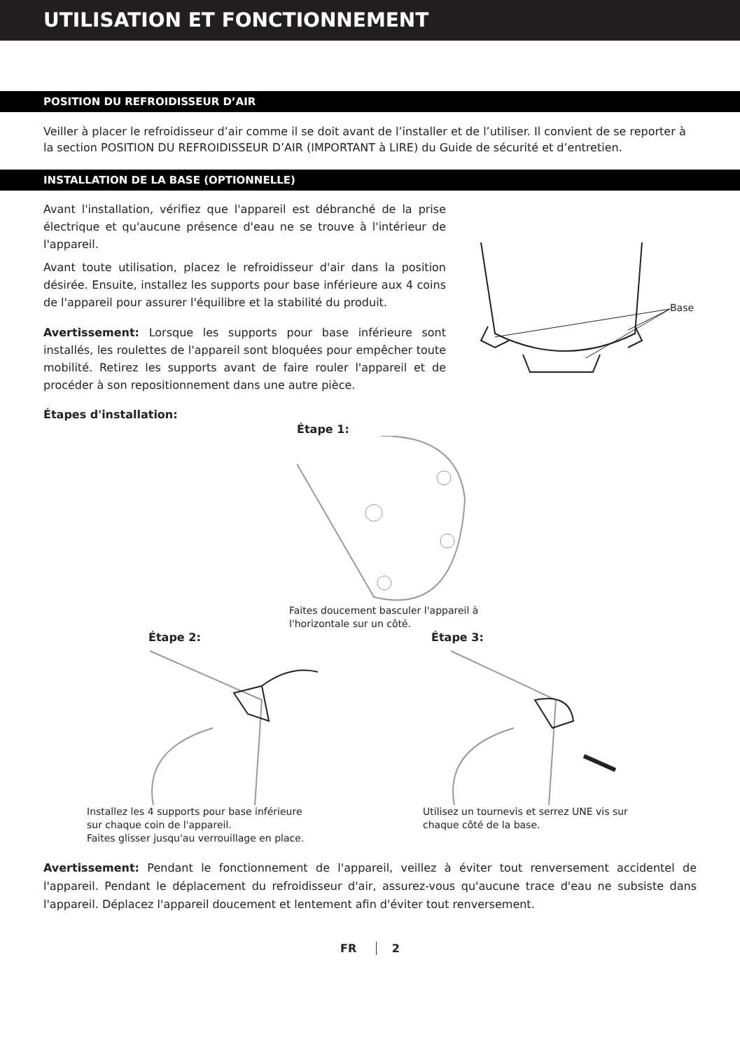UTILISATION ET FONCTIONNEMENT
POSITION DU REFROIDISSEUR D’AIR
Veiller à placer le refroidisseur d’air comme il se doit avant de l’installer et de l’utiliser. Il convient de se reporter à la section POSITION DU REFROIDISSEUR D’AIR (IMPORTANT à LIRE) du Guide de sécurité et d’entretien.
INSTALLATION DE LA BASE (OPTIONNELLE)
Avant l'installation, vérifiez que l'appareil est débranché de la prise électrique et qu'aucune présence d'eau ne se trouve à l'intérieur de l'appareil.
Avant toute utilisation, placez le refroidisseur d'air dans la position désirée. Ensuite, installez les supports pour base inférieure aux 4 coins de l'appareil pour assurer l'équilibre et la stabilité du produit.
Avertissement: Lorsque les supports pour base inférieure sont installés, les roulettes de l'appareil sont bloquées pour empêcher toute mobilité. Retirez les supports avant de faire rouler l'appareil et de procéder à son repositionnement dans une autre pièce.
Base
Étapes d'installation:
Étape 1:
Faites doucement basculer l'appareil à l'horizontale sur un côté.
Étape 2:
Installez les 4 supports pour base inférieure
sur chaque coin de l'appareil.
Faites glisser jusqu'au verrouillage en place.
Étape 3:
Utilisez un tournevis et serrez UNE vis sur
chaque côté de la base.
Avertissement: Pendant le fonctionnement de l'appareil, veillez à éviter tout renversement accidentel de l'appareil. Pendant le déplacement du refroidisseur d'air, assurez-vous qu'aucune trace d'eau ne subsiste dans l'appareil. Déplacez l'appareil doucement et lentement afin d'éviter tout renversement.
FR 2